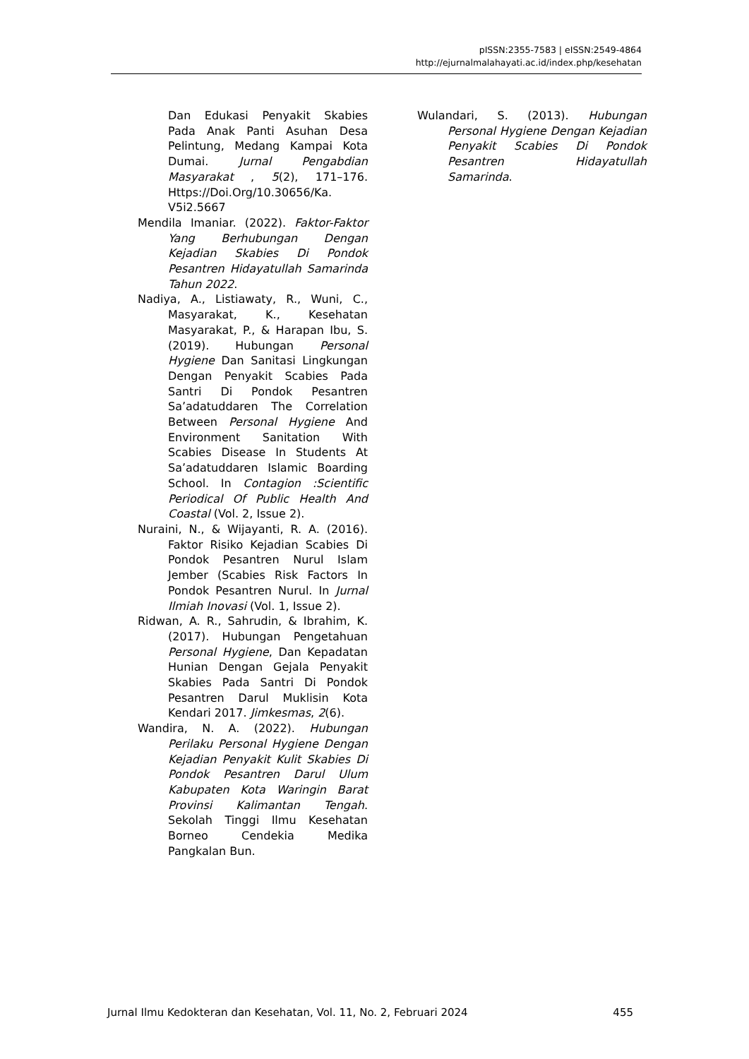pISSN:2355-7583 | eISSN:2549-4864
http://ejurnalmalahayati.ac.id/index.php/kesehatan
Dan Edukasi Penyakit Skabies Pada Anak Panti Asuhan Desa Pelintung, Medang Kampai Kota Dumai. Jurnal Pengabdian Masyarakat , 5(2), 171–176. Https://Doi.Org/10.30656/Ka. V5i2.5667
Mendila Imaniar. (2022). Faktor-Faktor Yang Berhubungan Dengan Kejadian Skabies Di Pondok Pesantren Hidayatullah Samarinda Tahun 2022.
Nadiya, A., Listiawaty, R., Wuni, C., Masyarakat, K., Kesehatan Masyarakat, P., & Harapan Ibu, S. (2019). Hubungan Personal Hygiene Dan Sanitasi Lingkungan Dengan Penyakit Scabies Pada Santri Di Pondok Pesantren Sa’adatuddaren The Correlation Between Personal Hygiene And Environment Sanitation With Scabies Disease In Students At Sa’adatuddaren Islamic Boarding School. In Contagion :Scientific Periodical Of Public Health And Coastal (Vol. 2, Issue 2).
Nuraini, N., & Wijayanti, R. A. (2016). Faktor Risiko Kejadian Scabies Di Pondok Pesantren Nurul Islam Jember (Scabies Risk Factors In Pondok Pesantren Nurul. In Jurnal Ilmiah Inovasi (Vol. 1, Issue 2).
Ridwan, A. R., Sahrudin, & Ibrahim, K. (2017). Hubungan Pengetahuan Personal Hygiene, Dan Kepadatan Hunian Dengan Gejala Penyakit Skabies Pada Santri Di Pondok Pesantren Darul Muklisin Kota Kendari 2017. Jimkesmas, 2(6).
Wandira, N. A. (2022). Hubungan Perilaku Personal Hygiene Dengan Kejadian Penyakit Kulit Skabies Di Pondok Pesantren Darul Ulum Kabupaten Kota Waringin Barat Provinsi Kalimantan Tengah. Sekolah Tinggi Ilmu Kesehatan Borneo Cendekia Medika Pangkalan Bun.
Wulandari, S. (2013). Hubungan Personal Hygiene Dengan Kejadian Penyakit Scabies Di Pondok Pesantren Hidayatullah Samarinda.
Jurnal Ilmu Kedokteran dan Kesehatan, Vol. 11, No. 2, Februari 2024 455